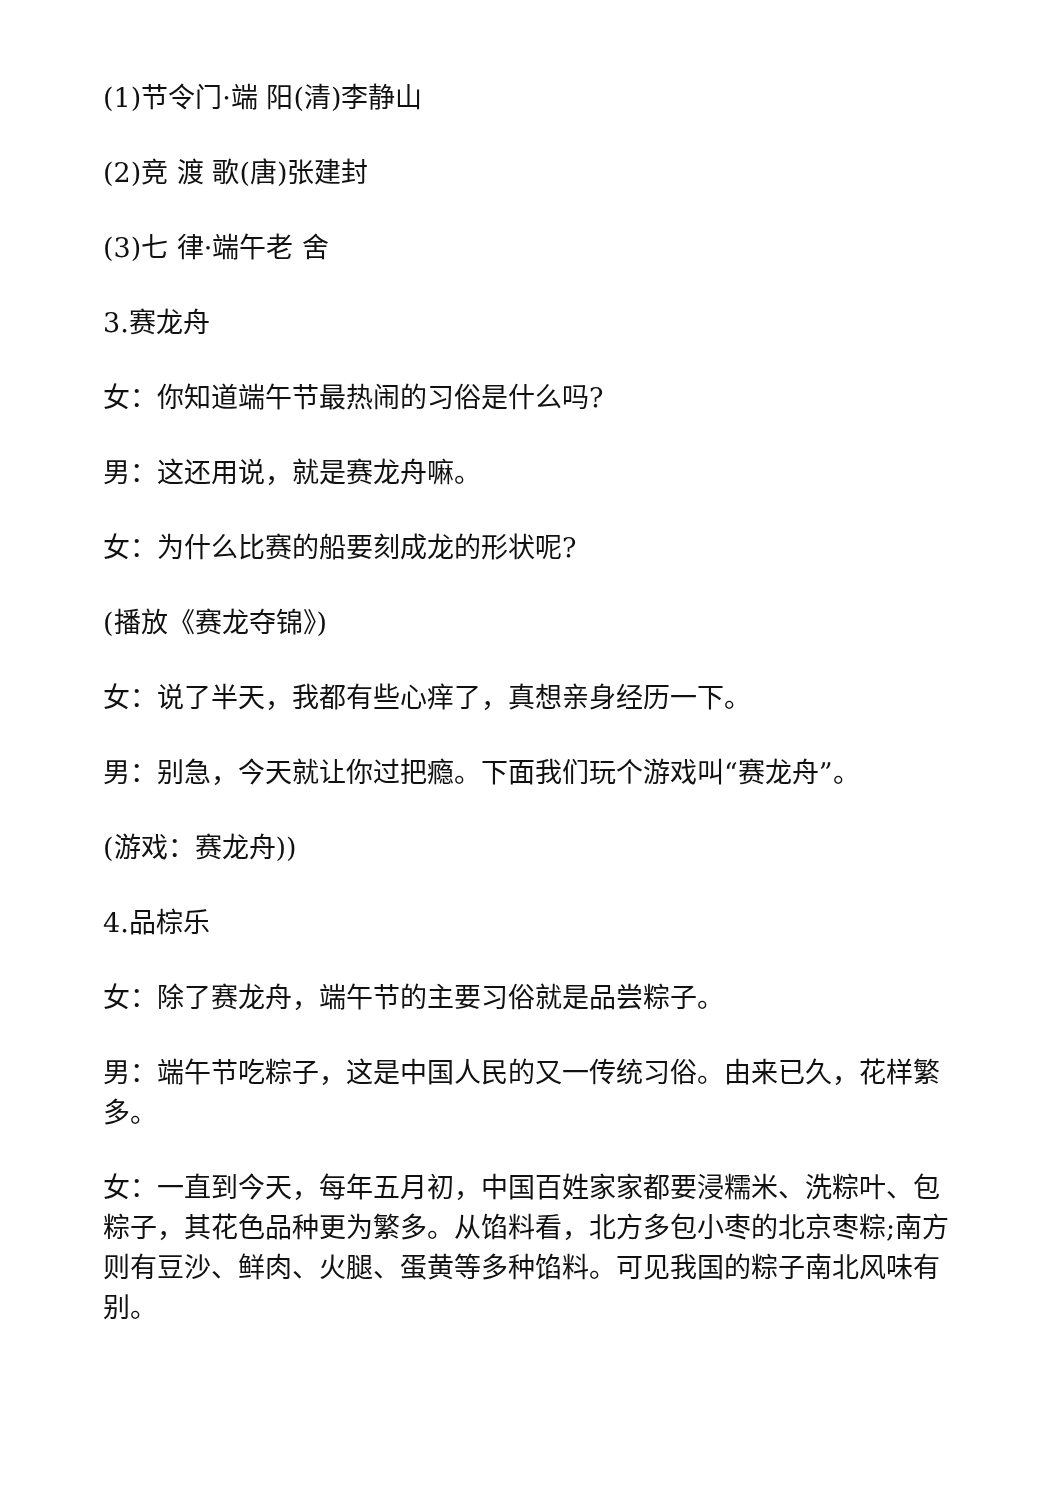(1)节令门·端 阳(清)李静山
(2)竞 渡 歌(唐)张建封
(3)七 律·端午老 舍
3.赛龙舟
女：你知道端午节最热闹的习俗是什么吗?
男：这还用说，就是赛龙舟嘛。
女：为什么比赛的船要刻成龙的形状呢?
(播放《赛龙夺锦》)
女：说了半天，我都有些心痒了，真想亲身经历一下。
男：别急，今天就让你过把瘾。下面我们玩个游戏叫“赛龙舟”。
(游戏：赛龙舟))
4.品棕乐
女：除了赛龙舟，端午节的主要习俗就是品尝粽子。
男：端午节吃粽子，这是中国人民的又一传统习俗。由来已久，花样繁多。
女：一直到今天，每年五月初，中国百姓家家都要浸糯米、洗粽叶、包粽子，其花色品种更为繁多。从馅料看，北方多包小枣的北京枣粽;南方则有豆沙、鲜肉、火腿、蛋黄等多种馅料。可见我国的粽子南北风味有别。